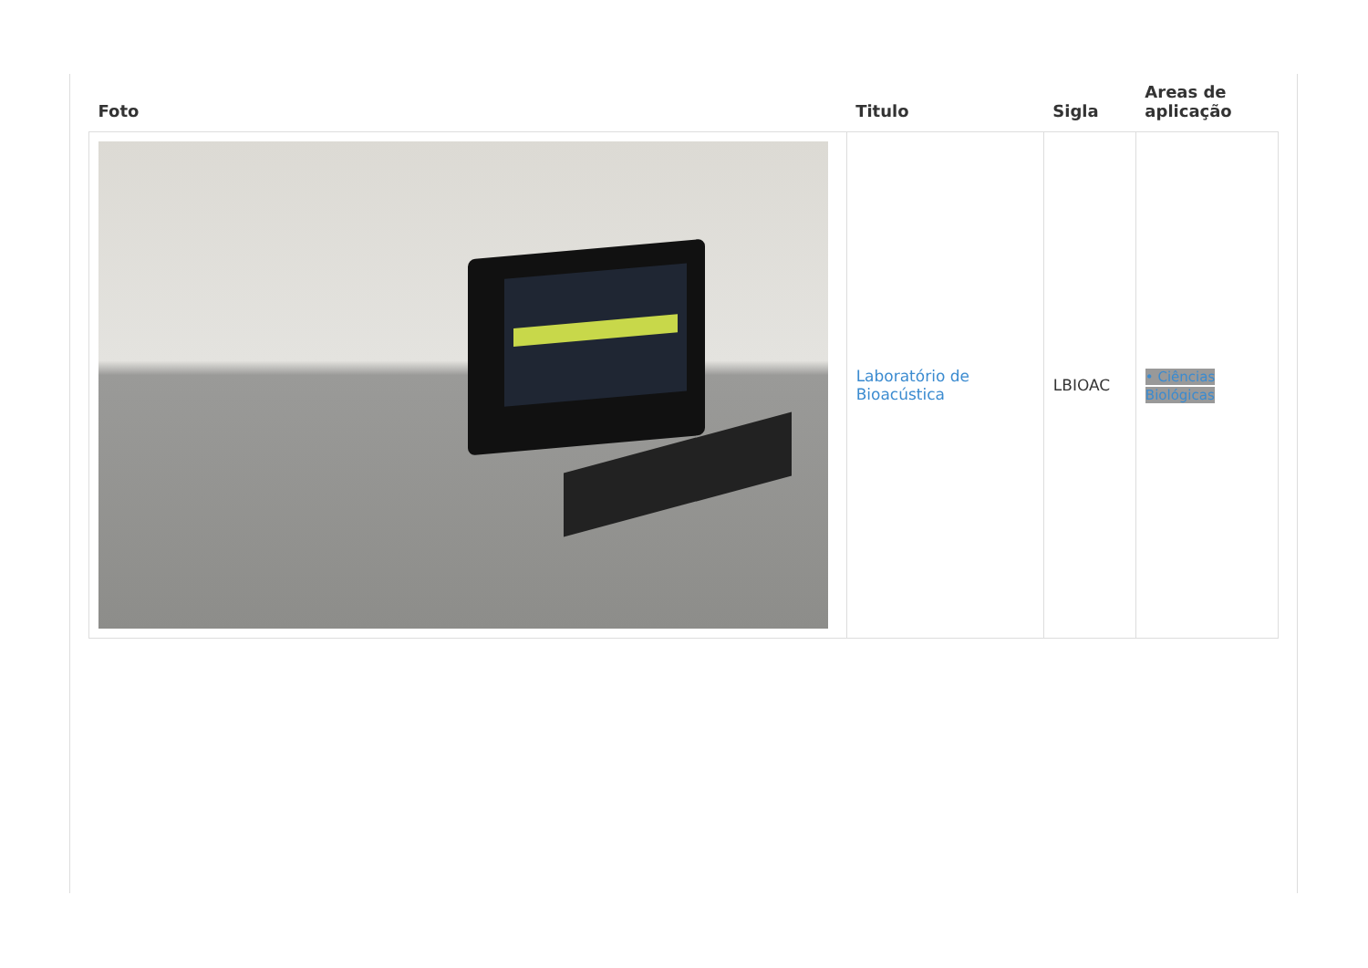| Foto | Titulo | Sigla | Areas de aplicação |
| --- | --- | --- | --- |
| | Laboratório de Bioacústica | LBIOAC | • Ciências Biológicas |